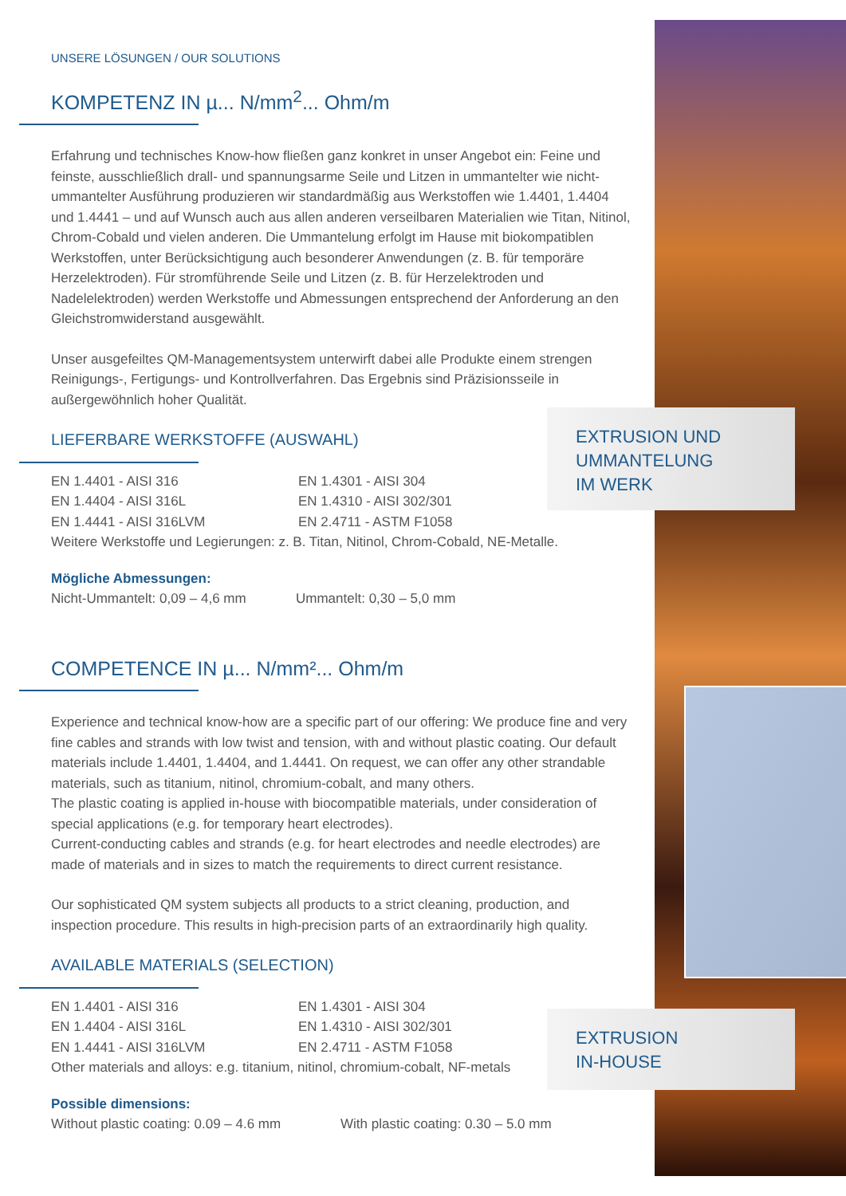EXTRUSION UND
UMMANTELUNG
IM WERK
EXTRUSION
IN-HOUSE
UNSERE LÖSUNGEN / OUR SOLUTIONS
KOMPETENZ IN µ... N/mm<sup>2</sup>... Ohm/m
Erfahrung und technisches Know-how fließen ganz konkret in unser Angebot ein: Feine und feinste, ausschließlich drall- und spannungsarme Seile und Litzen in ummantelter wie nicht-ummantelter Ausführung produzieren wir standardmäßig aus Werkstoffen wie 1.4401, 1.4404 und 1.4441 – und auf Wunsch auch aus allen anderen verseilbaren Materialien wie Titan, Nitinol, Chrom-Cobald und vielen anderen. Die Ummantelung erfolgt im Hause mit biokompatiblen Werkstoffen, unter Berücksichtigung auch besonderer Anwendungen (z. B. für temporäre Herzelektroden). Für stromführende Seile und Litzen (z. B. für Herzelektroden und Nadelelektroden) werden Werkstoffe und Abmessungen entsprechend der Anforderung an den Gleichstromwiderstand ausgewählt.
Unser ausgefeiltes QM-Managementsystem unterwirft dabei alle Produkte einem strengen Reinigungs-, Fertigungs- und Kontrollverfahren. Das Ergebnis sind Präzisionsseile in außergewöhnlich hoher Qualität.
LIEFERBARE WERKSTOFFE (AUSWAHL)
EN 1.4401 - AISI 316 EN 1.4301 - AISI 304 EN 1.4404 - AISI 316L EN 1.4310 - AISI 302/301 EN 1.4441 - AISI 316LVM EN 2.4711 - ASTM F1058
Weitere Werkstoffe und Legierungen: z. B. Titan, Nitinol, Chrom-Cobald, NE-Metalle.
Mögliche Abmessungen:
Nicht-Ummantelt: 0,09 – 4,6 mm Ummantelt: 0,30 – 5,0 mm
COMPETENCE IN µ... N/mm²... Ohm/m
Experience and technical know-how are a specific part of our offering: We produce fine and very fine cables and strands with low twist and tension, with and without plastic coating. Our default materials include 1.4401, 1.4404, and 1.4441. On request, we can offer any other strandable materials, such as titanium, nitinol, chromium-cobalt, and many others.
The plastic coating is applied in-house with biocompatible materials, under consideration of special applications (e.g. for temporary heart electrodes).
Current-conducting cables and strands (e.g. for heart electrodes and needle electrodes) are made of materials and in sizes to match the requirements to direct current resistance.
Our sophisticated QM system subjects all products to a strict cleaning, production, and inspection procedure. This results in high-precision parts of an extraordinarily high quality.
AVAILABLE MATERIALS (SELECTION)
EN 1.4401 - AISI 316 EN 1.4301 - AISI 304 EN 1.4404 - AISI 316L EN 1.4310 - AISI 302/301 EN 1.4441 - AISI 316LVM EN 2.4711 - ASTM F1058
Other materials and alloys: e.g. titanium, nitinol, chromium-cobalt, NF-metals
Possible dimensions:
Without plastic coating: 0.09 – 4.6 mm With plastic coating: 0.30 – 5.0 mm